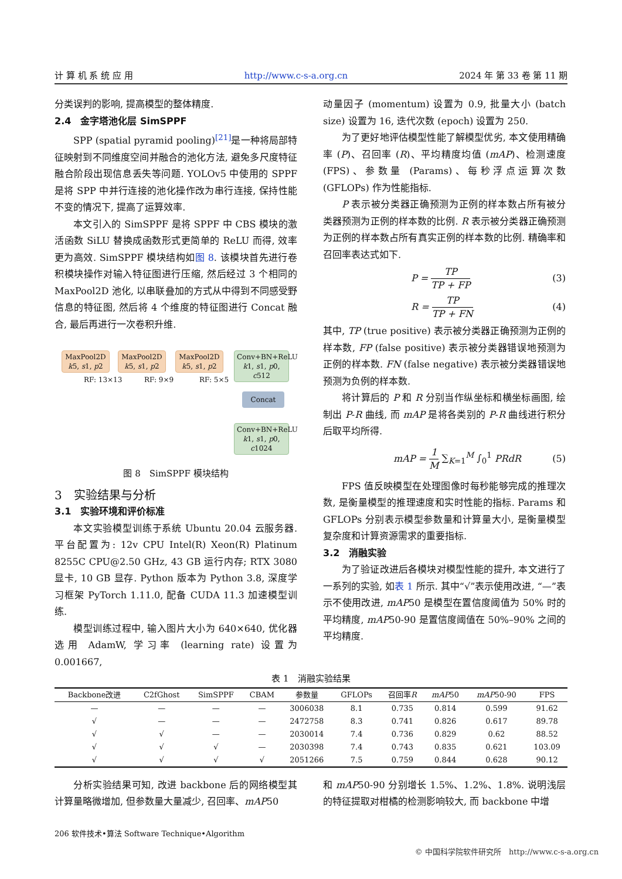计 算 机 系 统 应 用 http://www.c-s-a.org.cn 2024 年 第 33 卷 第 11 期
分类误判的影响, 提高模型的整体精度.
2.4　金字塔池化层 SimSPPF
SPP (spatial pyramid pooling)<sup>[21]</sup>是一种将局部特征映射到不同维度空间并融合的池化方法, 避免多尺度特征融合阶段出现信息丢失等问题. YOLOv5 中使用的 SPPF 是将 SPP 中并行连接的池化操作改为串行连接, 保持性能不变的情况下, 提高了运算效率.
本文引入的 SimSPPF 是将 SPPF 中 CBS 模块的激活函数 SiLU 替换成函数形式更简单的 ReLU 而得, 效率更为高效. SimSPPF 模块结构如图 8. 该模块首先进行卷积模块操作对输入特征图进行压缩, 然后经过 3 个相同的 MaxPool2D 池化, 以串联叠加的方式从中得到不同感受野信息的特征图, 然后将 4 个维度的特征图进行 Concat 融合, 最后再进行一次卷积升维.
MaxPool2D
k5, s1, p2
MaxPool2D
k5, s1, p2
MaxPool2D
k5, s1, p2
Conv+BN+ReLU
k1, s1, p0, c512
RF: 13×13 RF: 9×9 RF: 5×5
Concat
Conv+BN+ReLU
k1, s1, p0, c1024
图 8　SimSPPF 模块结构
3　实验结果与分析
3.1　实验环境和评价标准
本文实验模型训练于系统 Ubuntu 20.04 云服务器. 平台配置为: 12v CPU Intel(R) Xeon(R) Platinum 8255C CPU@2.50 GHz, 43 GB 运行内存; RTX 3080 显卡, 10 GB 显存. Python 版本为 Python 3.8, 深度学习框架 PyTorch 1.11.0, 配备 CUDA 11.3 加速模型训练.
模型训练过程中, 输入图片大小为 640×640, 优化器选用 AdamW, 学习率 (learning rate) 设置为 0.001667,
动量因子 (momentum) 设置为 0.9, 批量大小 (batch size) 设置为 16, 迭代次数 (epoch) 设置为 250.
为了更好地评估模型性能了解模型优劣, 本文使用精确率 (P)、召回率 (R)、平均精度均值 (mAP)、检测速度 (FPS)、参数量 (Params)、每秒浮点运算次数 (GFLOPs) 作为性能指标.
P 表示被分类器正确预测为正例的样本数占所有被分类器预测为正例的样本数的比例. R 表示被分类器正确预测为正例的样本数占所有真实正例的样本数的比例. 精确率和召回率表达式如下.
P = TP TP + FP (3)
R = TP TP + FN (4)
其中, TP (true positive) 表示被分类器正确预测为正例的样本数, FP (false positive) 表示被分类器错误地预测为正例的样本数. FN (false negative) 表示被分类器错误地预测为负例的样本数.
将计算后的 P 和 R 分别当作纵坐标和横坐标画图, 绘制出 P-R 曲线, 而 mAP 是将各类别的 P-R 曲线进行积分后取平均所得.
mAP = 1 M ∑<sub>K=1</sub><sup>M</sup> ∫<sub>0</sub><sup>1</sup> PRdR (5)
FPS 值反映模型在处理图像时每秒能够完成的推理次数, 是衡量模型的推理速度和实时性能的指标. Params 和 GFLOPs 分别表示模型参数量和计算量大小, 是衡量模型复杂度和计算资源需求的重要指标.
3.2　消融实验
为了验证改进后各模块对模型性能的提升, 本文进行了一系列的实验, 如表 1 所示. 其中“√”表示使用改进, “—”表示不使用改进, mAP50 是模型在置信度阈值为 50% 时的平均精度, mAP50-90 是置信度阈值在 50%–90% 之间的平均精度.
表 1　消融实验结果
| Backbone改进 | C2fGhost | SimSPPF | CBAM | 参数量 | GFLOPs | 召回率 R | mAP 50 | mAP 50-90 | FPS |
| --- | --- | --- | --- | --- | --- | --- | --- | --- | --- |
| — | — | — | — | 3006038 | 8.1 | 0.735 | 0.814 | 0.599 | 91.62 |
| √ | — | — | — | 2472758 | 8.3 | 0.741 | 0.826 | 0.617 | 89.78 |
| √ | √ | — | — | 2030014 | 7.4 | 0.736 | 0.829 | 0.62 | 88.52 |
| √ | √ | √ | — | 2030398 | 7.4 | 0.743 | 0.835 | 0.621 | 103.09 |
| √ | √ | √ | √ | 2051266 | 7.5 | 0.759 | 0.844 | 0.628 | 90.12 |
分析实验结果可知, 改进 backbone 后的网络模型其计算量略微增加, 但参数量大量减少, 召回率、mAP50
和 mAP50-90 分别增长 1.5%、1.2%、1.8%. 说明浅层的特征提取对柑橘的检测影响较大, 而 backbone 中增
206 软件技术•算法 Software Technique•Algorithm
© 中国科学院软件研究所　http://www.c-s-a.org.cn